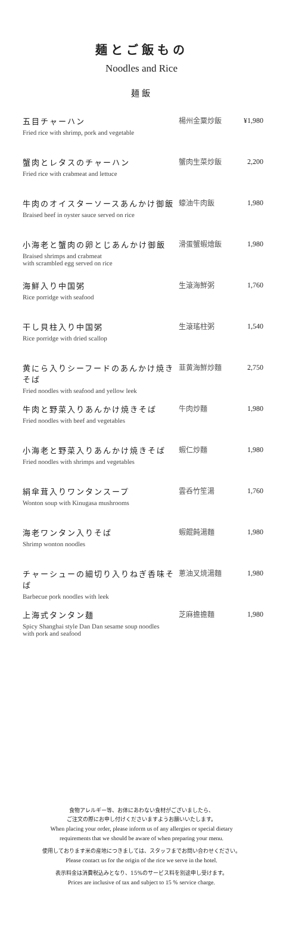麺とご飯もの
Noodles and Rice
麺飯
| 五目チャーハン Fried rice with shrimp, pork and vegetable | 楊州金粟炒飯 | ¥1,980 |
| 蟹肉とレタスのチャーハン Fried rice with crabmeat and lettuce | 蟹肉生菜炒飯 | 2,200 |
| 牛肉のオイスターソースあんかけ御飯 Braised beef in oyster sauce served on rice | 蠔油牛肉飯 | 1,980 |
| 小海老と蟹肉の卵とじあんかけ御飯 Braised shrimps and crabmeat with scrambled egg served on rice | 滑蛋蟹蝦燴飯 | 1,980 |
| 海鮮入り中国粥 Rice porridge with seafood | 生滾海鮮粥 | 1,760 |
| 干し貝柱入り中国粥 Rice porridge with dried scallop | 生滾瑤柱粥 | 1,540 |
| 黄にら入りシーフードのあんかけ焼きそば Fried noodles with seafood and yellow leek | 韮黄海鮮炒麵 | 2,750 |
| 牛肉と野菜入りあんかけ焼きそば Fried noodles with beef and vegetables | 牛肉炒麵 | 1,980 |
| 小海老と野菜入りあんかけ焼きそば Fried noodles with shrimps and vegetables | 蝦仁炒麵 | 1,980 |
| 絹傘茸入りワンタンスープ Wonton soup with Kinugasa mushrooms | 雲呑竹笙湯 | 1,760 |
| 海老ワンタン入りそば Shrimp wonton noodles | 蝦餛飩湯麵 | 1,980 |
| チャーシューの細切り入りねぎ香味そば Barbecue pork noodles with leek | 蔥油叉焼湯麵 | 1,980 |
| 上海式タンタン麺 Spicy Shanghai style Dan Dan sesame soup noodles with pork and seafood | 芝麻擔擔麵 | 1,980 |
食物アレルギー等、お体にあわない食材がございましたら、
ご注文の際にお申し付けくださいますようお願いいたします。
When placing your order, please inform us of any allergies or special dietary
requirements that we should be aware of when preparing your menu.
使用しております米の産地につきましては、スタッフまでお問い合わせください。
Please contact us for the origin of the rice we serve in the hotel.
表示料金は消費税込みとなり、15%のサービス料を別途申し受けます。
Prices are inclusive of tax and subject to 15 % service charge.